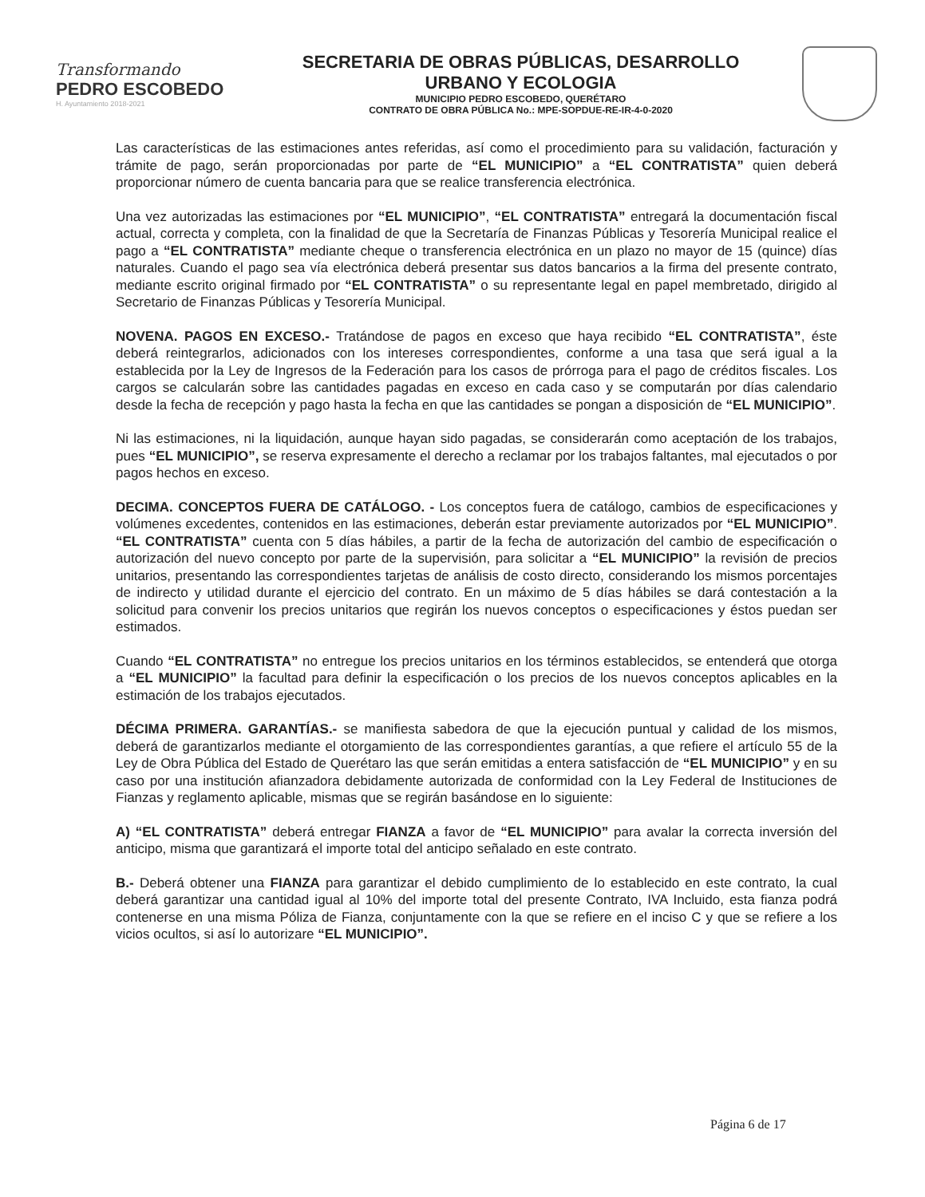Transformando
PEDRO ESCOBEDO
H. Ayuntamiento 2018-2021
SECRETARIA DE OBRAS PÚBLICAS, DESARROLLO
URBANO Y ECOLOGIA
MUNICIPIO PEDRO ESCOBEDO, QUERÉTARO
CONTRATO DE OBRA PÚBLICA No.: MPE-SOPDUE-RE-IR-4-0-2020
Las características de las estimaciones antes referidas, así como el procedimiento para su validación, facturación y trámite de pago, serán proporcionadas por parte de “EL MUNICIPIO” a “EL CONTRATISTA” quien deberá proporcionar número de cuenta bancaria para que se realice transferencia electrónica.
Una vez autorizadas las estimaciones por “EL MUNICIPIO”, “EL CONTRATISTA” entregará la documentación fiscal actual, correcta y completa, con la finalidad de que la Secretaría de Finanzas Públicas y Tesorería Municipal realice el pago a “EL CONTRATISTA” mediante cheque o transferencia electrónica en un plazo no mayor de 15 (quince) días naturales. Cuando el pago sea vía electrónica deberá presentar sus datos bancarios a la firma del presente contrato, mediante escrito original firmado por “EL CONTRATISTA” o su representante legal en papel membretado, dirigido al Secretario de Finanzas Públicas y Tesorería Municipal.
NOVENA. PAGOS EN EXCESO.- Tratándose de pagos en exceso que haya recibido “EL CONTRATISTA”, éste deberá reintegrarlos, adicionados con los intereses correspondientes, conforme a una tasa que será igual a la establecida por la Ley de Ingresos de la Federación para los casos de prórroga para el pago de créditos fiscales. Los cargos se calcularán sobre las cantidades pagadas en exceso en cada caso y se computarán por días calendario desde la fecha de recepción y pago hasta la fecha en que las cantidades se pongan a disposición de “EL MUNICIPIO”.
Ni las estimaciones, ni la liquidación, aunque hayan sido pagadas, se considerarán como aceptación de los trabajos, pues “EL MUNICIPIO”, se reserva expresamente el derecho a reclamar por los trabajos faltantes, mal ejecutados o por pagos hechos en exceso.
DECIMA. CONCEPTOS FUERA DE CATÁLOGO. - Los conceptos fuera de catálogo, cambios de especificaciones y volúmenes excedentes, contenidos en las estimaciones, deberán estar previamente autorizados por “EL MUNICIPIO”. “EL CONTRATISTA” cuenta con 5 días hábiles, a partir de la fecha de autorización del cambio de especificación o autorización del nuevo concepto por parte de la supervisión, para solicitar a “EL MUNICIPIO” la revisión de precios unitarios, presentando las correspondientes tarjetas de análisis de costo directo, considerando los mismos porcentajes de indirecto y utilidad durante el ejercicio del contrato. En un máximo de 5 días hábiles se dará contestación a la solicitud para convenir los precios unitarios que regirán los nuevos conceptos o especificaciones y éstos puedan ser estimados.
Cuando “EL CONTRATISTA” no entregue los precios unitarios en los términos establecidos, se entenderá que otorga a “EL MUNICIPIO” la facultad para definir la especificación o los precios de los nuevos conceptos aplicables en la estimación de los trabajos ejecutados.
DÉCIMA PRIMERA. GARANTÍAS.- se manifiesta sabedora de que la ejecución puntual y calidad de los mismos, deberá de garantizarlos mediante el otorgamiento de las correspondientes garantías, a que refiere el artículo 55 de la Ley de Obra Pública del Estado de Querétaro las que serán emitidas a entera satisfacción de “EL MUNICIPIO” y en su caso por una institución afianzadora debidamente autorizada de conformidad con la Ley Federal de Instituciones de Fianzas y reglamento aplicable, mismas que se regirán basándose en lo siguiente:
A) “EL CONTRATISTA” deberá entregar FIANZA a favor de “EL MUNICIPIO” para avalar la correcta inversión del anticipo, misma que garantizará el importe total del anticipo señalado en este contrato.
B.- Deberá obtener una FIANZA para garantizar el debido cumplimiento de lo establecido en este contrato, la cual deberá garantizar una cantidad igual al 10% del importe total del presente Contrato, IVA Incluido, esta fianza podrá contenerse en una misma Póliza de Fianza, conjuntamente con la que se refiere en el inciso C y que se refiere a los vicios ocultos, si así lo autorizare “EL MUNICIPIO”.
Página 6 de 17